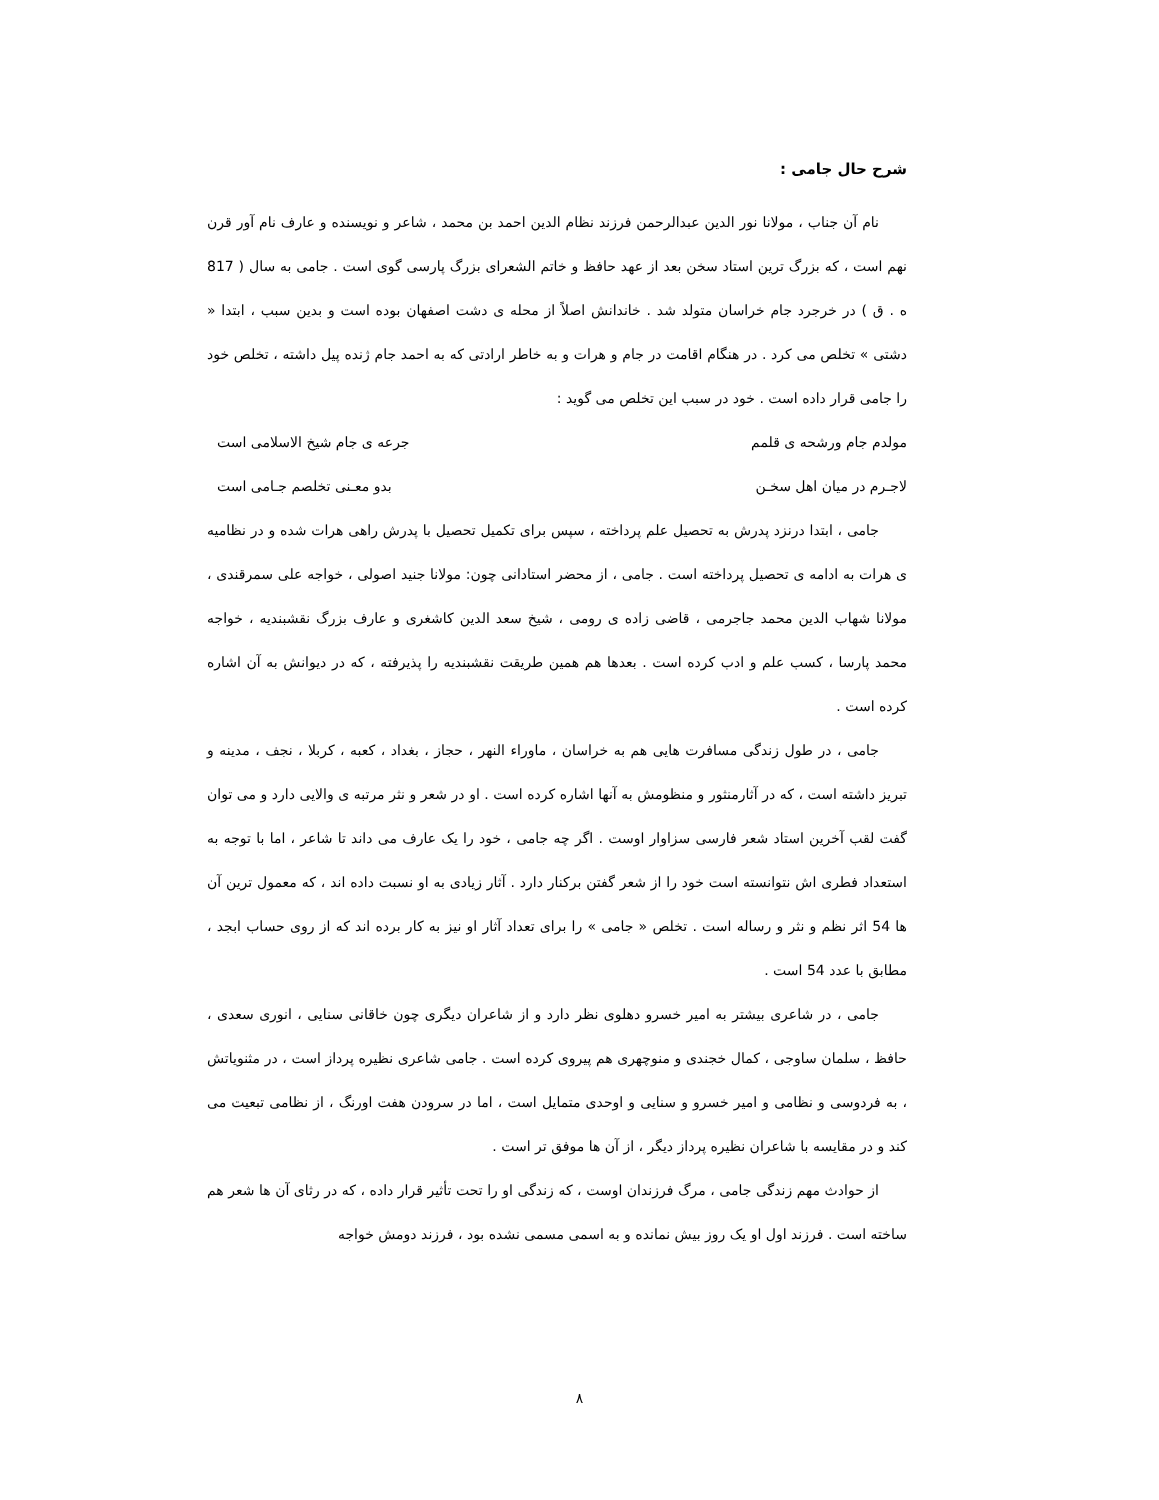شرح حال جامی :
نام آن جناب ، مولانا نور الدین عبدالرحمن فرزند نظام الدین احمد بن محمد ، شاعر و نویسنده و عارف نام آور قرن نهم است ، که بزرگ ترین استاد سخن بعد از عهد حافظ و خاتم الشعرای بزرگ پارسی گوی است . جامی به سال ( 817 ه . ق ) در خرجرد جام خراسان متولد شد . خاندانش اصلاً از محله ی دشت اصفهان بوده است و بدین سبب ، ابتدا « دشتی » تخلص می کرد . در هنگام اقامت در جام و هرات و به خاطر ارادتی که به احمد جام ژنده پیل داشته ، تخلص خود را جامی قرار داده است . خود در سبب این تخلص می گوید :
مولدم جام ورشحه ی قلمم جرعه ی جام شیخ الاسلامی است
لاجـرم در میان اهل سخـن بدو معـنی تخلصم جـامی است
جامی ، ابتدا درنزد پدرش به تحصیل علم پرداخته ، سپس برای تکمیل تحصیل با پدرش راهی هرات شده و در نظامیه ی هرات به ادامه ی تحصیل پرداخته است . جامی ، از محضر استادانی چون: مولانا جنید اصولی ، خواجه علی سمرقندی ، مولانا شهاب الدین محمد جاجرمی ، قاضی زاده ی رومی ، شیخ سعد الدین کاشغری و عارف بزرگ نقشبندیه ، خواجه محمد پارسا ، کسب علم و ادب کرده است . بعدها هم همین طریقت نقشبندیه را پذیرفته ، که در دیوانش به آن اشاره کرده است .
جامی ، در طول زندگی مسافرت هایی هم به خراسان ، ماوراء النهر ، حجاز ، بغداد ، کعبه ، کربلا ، نجف ، مدینه و تبریز داشته است ، که در آثارمنثور و منظومش به آنها اشاره کرده است . او در شعر و نثر مرتبه ی والایی دارد و می توان گفت لقب آخرین استاد شعر فارسی سزاوار اوست . اگر چه جامی ، خود را یک عارف می داند تا شاعر ، اما با توجه به استعداد فطری اش نتوانسته است خود را از شعر گفتن برکنار دارد . آثار زیادی به او نسبت داده اند ، که معمول ترین آن ها 54 اثر نظم و نثر و رساله است . تخلص « جامی » را برای تعداد آثار او نیز به کار برده اند که از روی حساب ابجد ، مطابق با عدد 54 است .
جامی ، در شاعری بیشتر به امیر خسرو دهلوی نظر دارد و از شاعران دیگری چون خاقانی سنایی ، انوری سعدی ، حافظ ، سلمان ساوجی ، کمال خجندی و منوچهری هم پیروی کرده است . جامی شاعری نظیره پرداز است ، در مثنویاتش ، به فردوسی و نظامی و امیر خسرو و سنایی و اوحدی متمایل است ، اما در سرودن هفت اورنگ ، از نظامی تبعیت می کند و در مقایسه با شاعران نظیره پرداز دیگر ، از آن ها موفق تر است .
از حوادث مهم زندگی جامی ، مرگ فرزندان اوست ، که زندگی او را تحت تأثیر قرار داده ، که در رثای آن ها شعر هم ساخته است . فرزند اول او یک روز بیش نمانده و به اسمی مسمی نشده بود ، فرزند دومش خواجه
٨